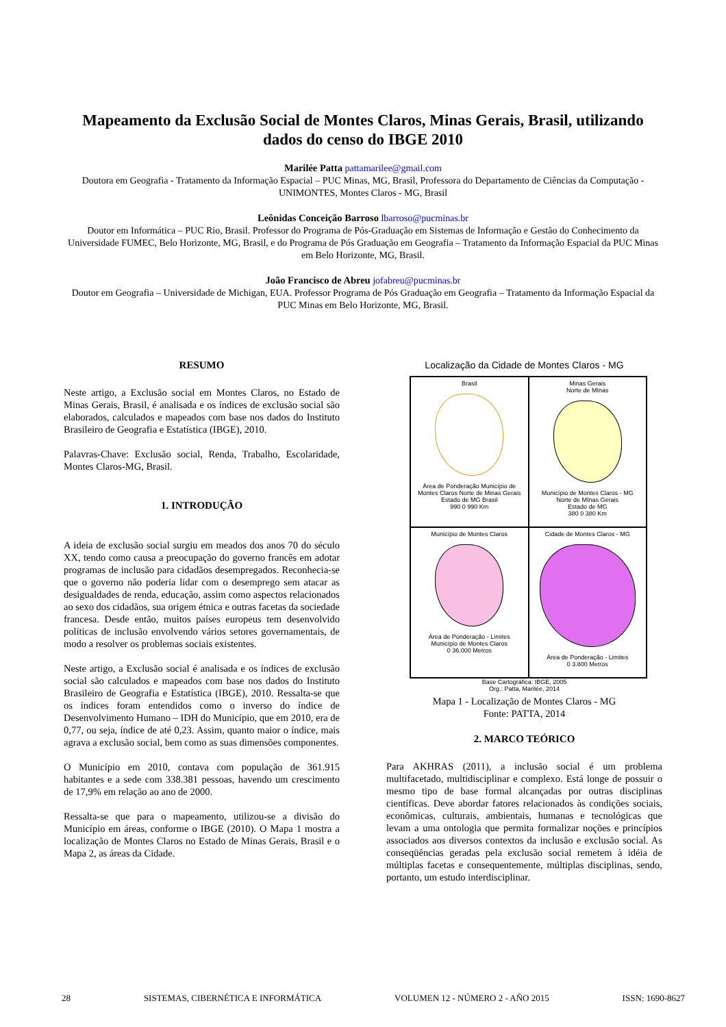Mapeamento da Exclusão Social de Montes Claros, Minas Gerais, Brasil, utilizando dados do censo do IBGE 2010
Marilée Patta pattamarilee@gmail.com
Doutora em Geografia - Tratamento da Informação Espacial – PUC Minas, MG, Brasil, Professora do Departamento de Ciências da Computação - UNIMONTES, Montes Claros - MG, Brasil
Leônidas Conceição Barroso lbarroso@pucminas.br
Doutor em Informática – PUC Rio, Brasil. Professor do Programa de Pós-Graduação em Sistemas de Informação e Gestão do Conhecimento da Universidade FUMEC, Belo Horizonte, MG, Brasil, e do Programa de Pós Graduação em Geografia – Tratamento da Informação Espacial da PUC Minas em Belo Horizonte, MG, Brasil.
João Francisco de Abreu jofabreu@pucminas.br
Doutor em Geografia – Universidade de Michigan, EUA. Professor Programa de Pós Graduação em Geografia – Tratamento da Informação Espacial da PUC Minas em Belo Horizonte, MG, Brasil.
RESUMO
Neste artigo, a Exclusão social em Montes Claros, no Estado de Minas Gerais, Brasil, é analisada e os índices de exclusão social são elaborados, calculados e mapeados com base nos dados do Instituto Brasileiro de Geografia e Estatística (IBGE), 2010.
Palavras-Chave: Exclusão social, Renda, Trabalho, Escolaridade, Montes Claros-MG, Brasil.
1. INTRODUÇÃO
A ideia de exclusão social surgiu em meados dos anos 70 do século XX, tendo como causa a preocupação do governo francês em adotar programas de inclusão para cidadãos desempregados. Reconhecia-se que o governo não poderia lidar com o desemprego sem atacar as desigualdades de renda, educação, assim como aspectos relacionados ao sexo dos cidadãos, sua origem étnica e outras facetas da sociedade francesa. Desde então, muitos países europeus tem desenvolvido políticas de inclusão envolvendo vários setores governamentais, de modo a resolver os problemas sociais existentes.
Neste artigo, a Exclusão social é analisada e os índices de exclusão social são calculados e mapeados com base nos dados do Instituto Brasileiro de Geografia e Estatística (IBGE), 2010. Ressalta-se que os índices foram entendidos como o inverso do índice de Desenvolvimento Humano – IDH do Município, que em 2010, era de 0,77, ou seja, índice de até 0,23. Assim, quanto maior o índice, mais agrava a exclusão social, bem como as suas dimensões componentes.
O Município em 2010, contava com população de 361.915 habitantes e a sede com 338.381 pessoas, havendo um crescimento de 17,9% em relação ao ano de 2000.
Ressalta-se que para o mapeamento, utilizou-se a divisão do Município em áreas, conforme o IBGE (2010). O Mapa 1 mostra a localização de Montes Claros no Estado de Minas Gerais, Brasil e o Mapa 2, as áreas da Cidade.
Localização da Cidade de Montes Claros - MG
Brasil
Área de Ponderação Município de Montes Claros Norte de Minas Gerais Estado de MG Brasil
990 0 990 Km
Minas Gerais
Norte de MInas
Município de Montes Claros - MG
Norte de MInas Gerais
Estado de MG
380 0 380 Km
Município de Montes Claros
Área de Ponderação - Limites
Município de Montes Claros
0 36.000 Metros
Cidade de Montes Claros - MG
Área de Ponderação - Limites
0 3.800 Metros
Base Cartográfica: IBGE, 2005
Org.: Patta, Marilée, 2014
Mapa 1 - Localização de Montes Claros - MG
Fonte: PATTA, 2014
2. MARCO TEÓRICO
Para AKHRAS (2011), a inclusão social é um problema multifacetado, multidisciplinar e complexo. Está longe de possuir o mesmo tipo de base formal alcançadas por outras disciplinas científicas. Deve abordar fatores relacionados às condições sociais, econômicas, culturais, ambientais, humanas e tecnológicas que levam a uma ontologia que permita formalizar noções e princípios associados aos diversos contextos da inclusão e exclusão social. As conseqüências geradas pela exclusão social remetem à idéia de múltiplas facetas e consequentemente, múltiplas disciplinas, sendo, portanto, um estudo interdisciplinar.
28 SISTEMAS, CIBERNÉTICA E INFORMÁTICA VOLUMEN 12 - NÚMERO 2 - AÑO 2015 ISSN: 1690-8627